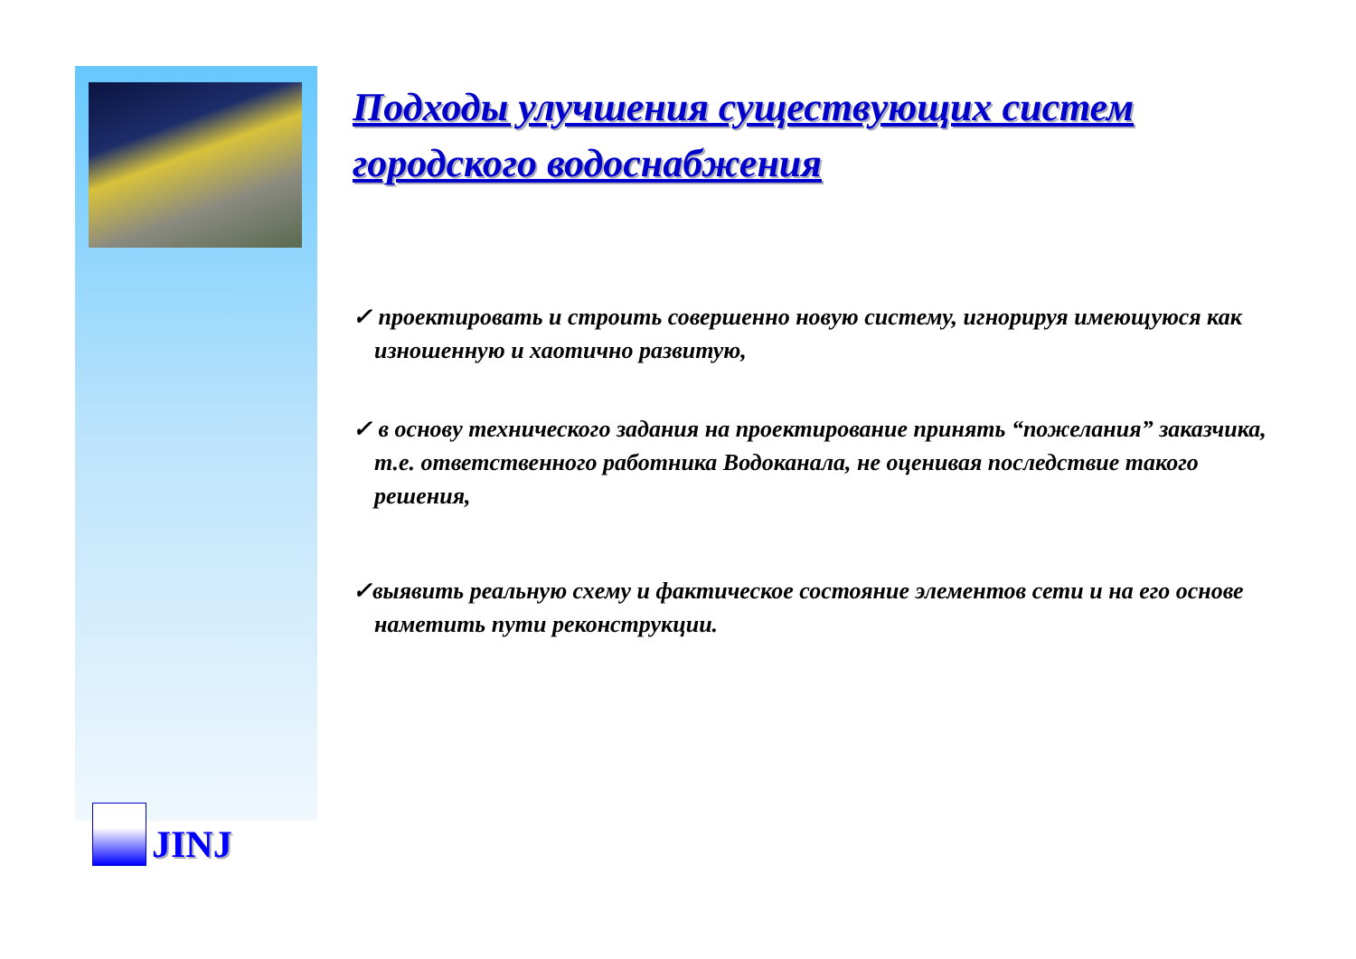JINJ
Подходы улучшения существующих систем городского водоснабжения
✓ проектировать и строить совершенно новую систему, игнорируя имеющуюся как изношенную и хаотично развитую,
✓ в основу технического задания на проектирование принять “пожелания” заказчика, т.е. ответственного работника Водоканала, не оценивая последствие такого решения,
✓выявить реальную схему и фактическое состояние элементов сети и на его основе наметить пути реконструкции.